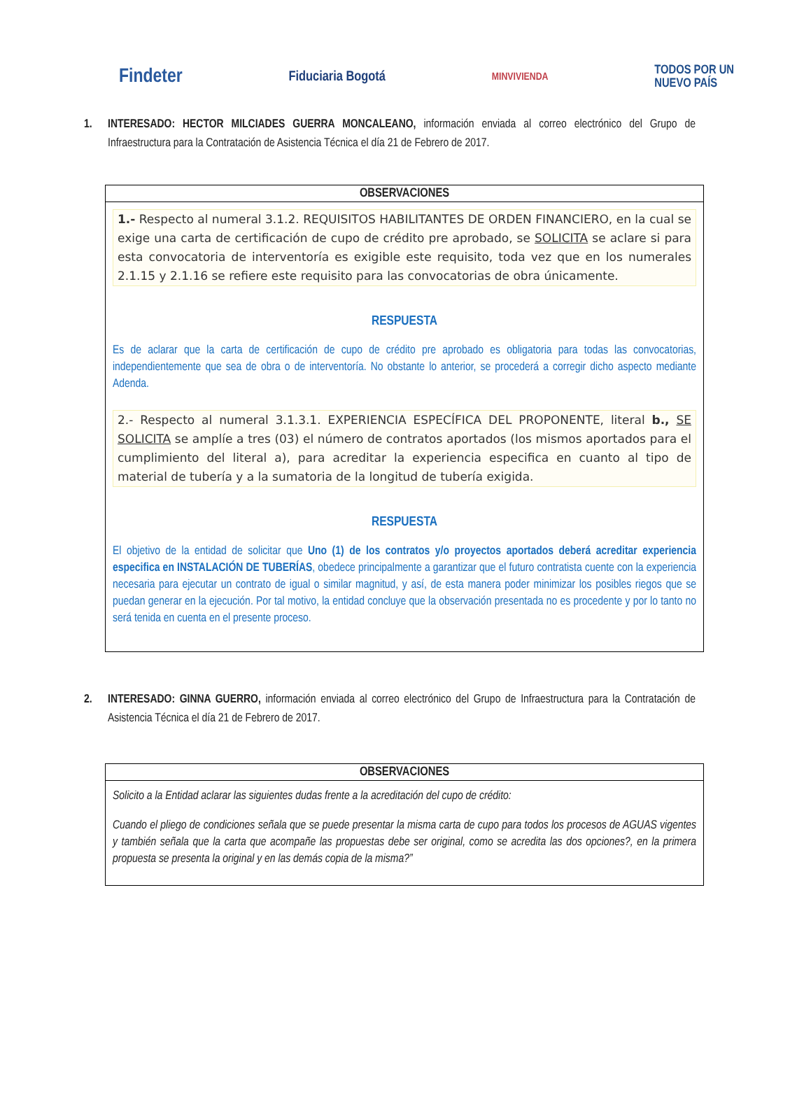Findeter Fiduciaria Bogotá MINVIVIENDA TODOS POR UN
NUEVO PAÍS
1. INTERESADO: HECTOR MILCIADES GUERRA MONCALEANO, información enviada al correo electrónico del Grupo de Infraestructura para la Contratación de Asistencia Técnica el día 21 de Febrero de 2017.
| OBSERVACIONES |
| --- |
| 1.- Respecto al numeral 3.1.2. REQUISITOS HABILITANTES DE ORDEN FINANCIERO, en la cual se exige una carta de certificación de cupo de crédito pre aprobado, se SOLICITA se aclare si para esta convocatoria de interventoría es exigible este requisito, toda vez que en los numerales 2.1.15 y 2.1.16 se refiere este requisito para las convocatorias de obra únicamente. RESPUESTA Es de aclarar que la carta de certificación de cupo de crédito pre aprobado es obligatoria para todas las convocatorias, independientemente que sea de obra o de interventoría. No obstante lo anterior, se procederá a corregir dicho aspecto mediante Adenda. 2.- Respecto al numeral 3.1.3.1. EXPERIENCIA ESPECÍFICA DEL PROPONENTE, literal b., SE SOLICITA se amplíe a tres (03) el número de contratos aportados (los mismos aportados para el cumplimiento del literal a), para acreditar la experiencia especifica en cuanto al tipo de material de tubería y a la sumatoria de la longitud de tubería exigida. RESPUESTA El objetivo de la entidad de solicitar que Uno (1) de los contratos y/o proyectos aportados deberá acreditar experiencia especifica en INSTALACIÓN DE TUBERÍAS , obedece principalmente a garantizar que el futuro contratista cuente con la experiencia necesaria para ejecutar un contrato de igual o similar magnitud, y así, de esta manera poder minimizar los posibles riegos que se puedan generar en la ejecución. Por tal motivo, la entidad concluye que la observación presentada no es procedente y por lo tanto no será tenida en cuenta en el presente proceso. |
2. INTERESADO: GINNA GUERRO, información enviada al correo electrónico del Grupo de Infraestructura para la Contratación de Asistencia Técnica el día 21 de Febrero de 2017.
| OBSERVACIONES |
| --- |
| Solicito a la Entidad aclarar las siguientes dudas frente a la acreditación del cupo de crédito: Cuando el pliego de condiciones señala que se puede presentar la misma carta de cupo para todos los procesos de AGUAS vigentes y también señala que la carta que acompañe las propuestas debe ser original, como se acredita las dos opciones?, en la primera propuesta se presenta la original y en las demás copia de la misma?” |